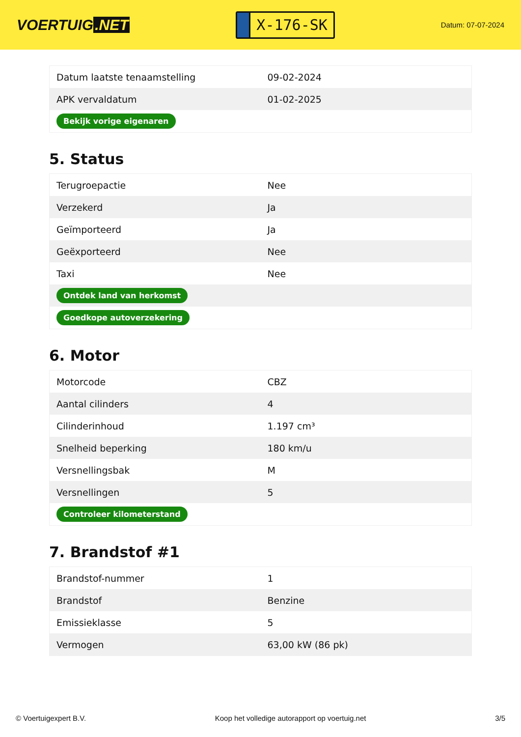VOERTUIG.NET
X-176-SK
Datum: 07-07-2024
| Datum laatste tenaamstelling | 09-02-2024 |
| APK vervaldatum | 01-02-2025 |
| Bekijk vorige eigenaren | |
5. Status
| Terugroepactie | Nee |
| Verzekerd | Ja |
| Geïmporteerd | Ja |
| Geëxporteerd | Nee |
| Taxi | Nee |
| Ontdek land van herkomst | |
| Goedkope autoverzekering | |
6. Motor
| Motorcode | CBZ |
| Aantal cilinders | 4 |
| Cilinderinhoud | 1.197 cm³ |
| Snelheid beperking | 180 km/u |
| Versnellingsbak | M |
| Versnellingen | 5 |
| Controleer kilometerstand | |
7. Brandstof #1
| Brandstof-nummer | 1 |
| Brandstof | Benzine |
| Emissieklasse | 5 |
| Vermogen | 63,00 kW (86 pk) |
© Voertuigexpert B.V. Koop het volledige autorapport op voertuig.net 3/5